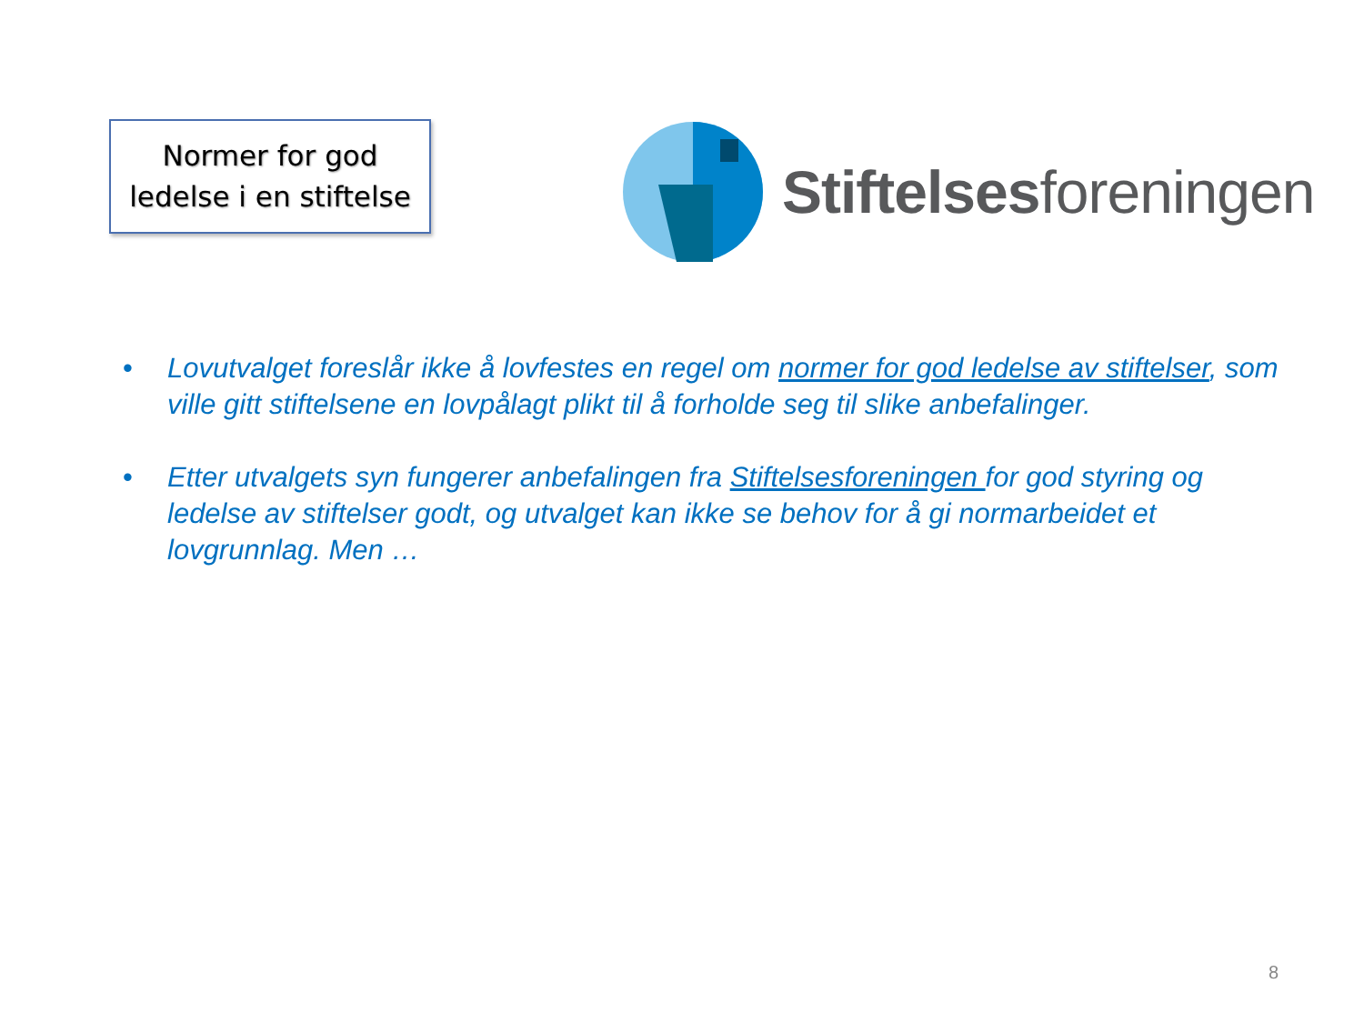Normer for god
ledelse i en stiftelse
Stiftelsesforeningen
• Lovutvalget foreslår ikke å lovfestes en regel om normer for god ledelse av stiftelser, som ville gitt stiftelsene en lovpålagt plikt til å forholde seg til slike anbefalinger.
• Etter utvalgets syn fungerer anbefalingen fra Stiftelsesforeningen for god styring og ledelse av stiftelser godt, og utvalget kan ikke se behov for å gi normarbeidet et lovgrunnlag. Men …
8